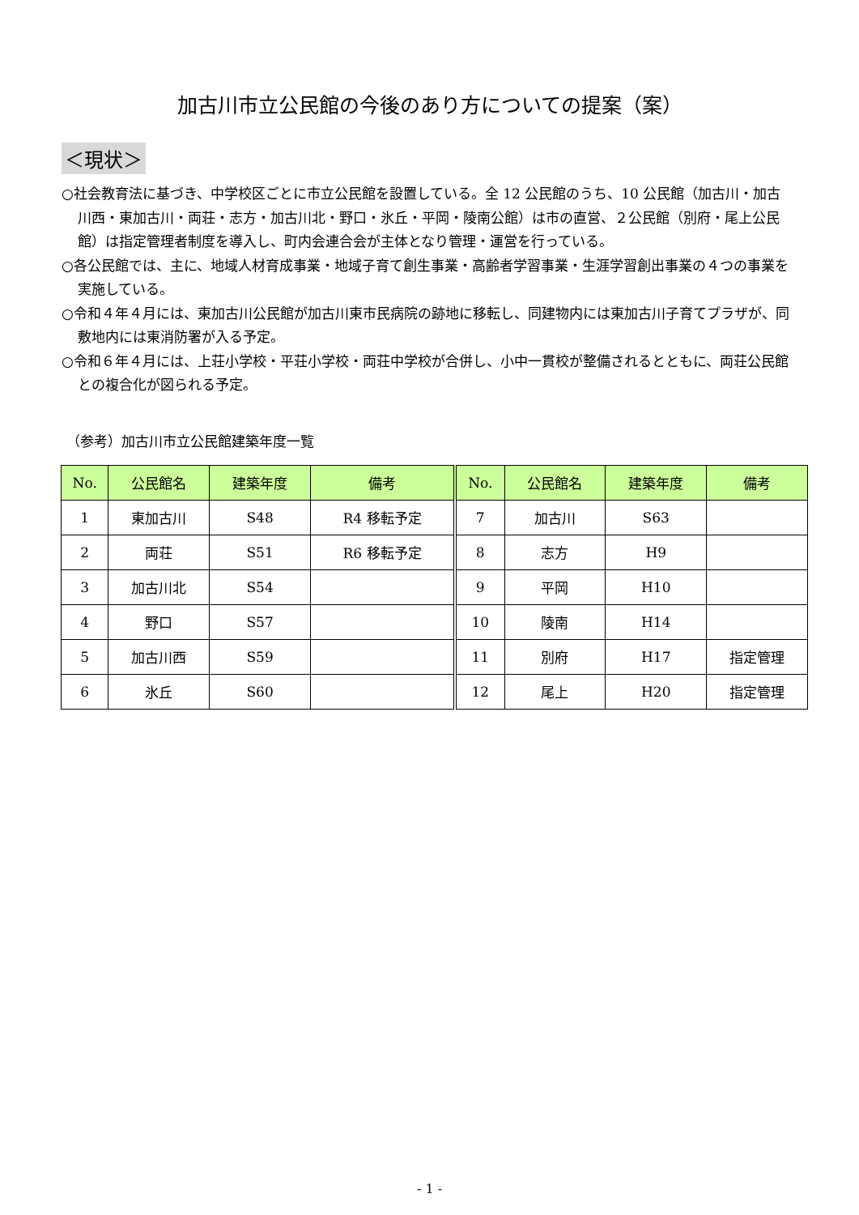加古川市立公民館の今後のあり方についての提案（案）
＜現状＞
○社会教育法に基づき、中学校区ごとに市立公民館を設置している。全 12 公民館のうち、10 公民館（加古川・加古川西・東加古川・両荘・志方・加古川北・野口・氷丘・平岡・陵南公館）は市の直営、２公民館（別府・尾上公民館）は指定管理者制度を導入し、町内会連合会が主体となり管理・運営を行っている。
○各公民館では、主に、地域人材育成事業・地域子育て創生事業・高齢者学習事業・生涯学習創出事業の４つの事業を実施している。
○令和４年４月には、東加古川公民館が加古川東市民病院の跡地に移転し、同建物内には東加古川子育てプラザが、同敷地内には東消防署が入る予定。
○令和６年４月には、上荘小学校・平荘小学校・両荘中学校が合併し、小中一貫校が整備されるとともに、両荘公民館との複合化が図られる予定。
（参考）加古川市立公民館建築年度一覧
| No. | 公民館名 | 建築年度 | 備考 | No. | 公民館名 | 建築年度 | 備考 |
| --- | --- | --- | --- | --- | --- | --- | --- |
| 1 | 東加古川 | S48 | R4 移転予定 | 7 | 加古川 | S63 | |
| 2 | 両荘 | S51 | R6 移転予定 | 8 | 志方 | H9 | |
| 3 | 加古川北 | S54 | | 9 | 平岡 | H10 | |
| 4 | 野口 | S57 | | 10 | 陵南 | H14 | |
| 5 | 加古川西 | S59 | | 11 | 別府 | H17 | 指定管理 |
| 6 | 氷丘 | S60 | | 12 | 尾上 | H20 | 指定管理 |
- 1 -